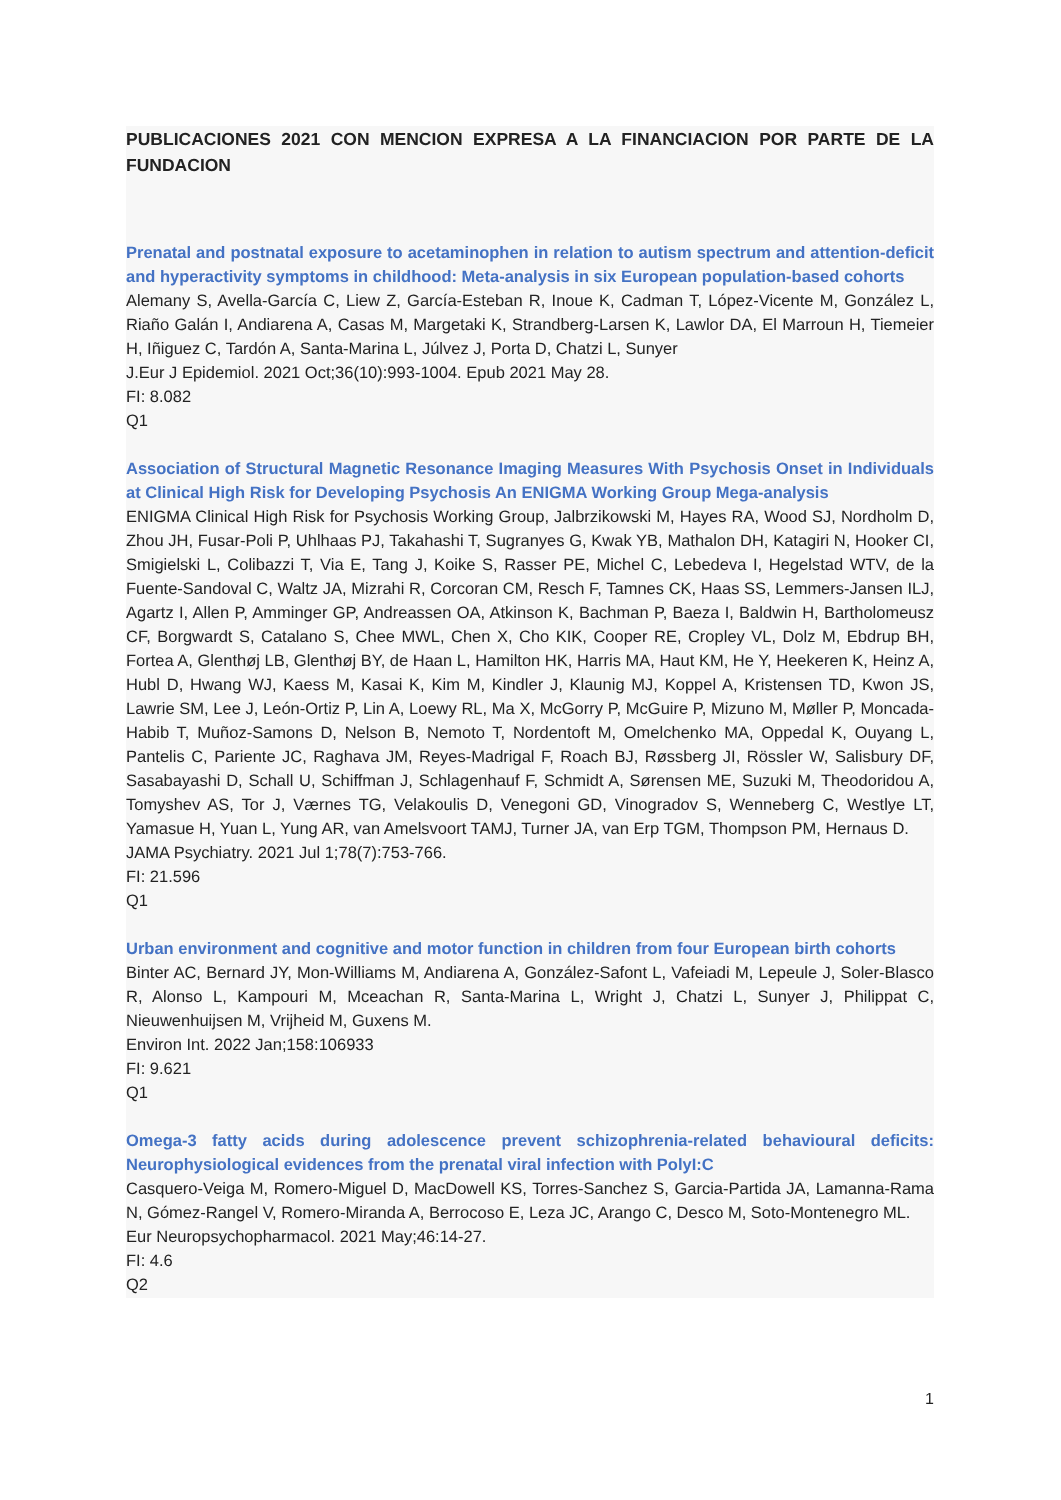PUBLICACIONES 2021 CON MENCION EXPRESA A LA FINANCIACION POR PARTE DE LA FUNDACION
Prenatal and postnatal exposure to acetaminophen in relation to autism spectrum and attention-deficit and hyperactivity symptoms in childhood: Meta-analysis in six European population-based cohorts
Alemany S, Avella-García C, Liew Z, García-Esteban R, Inoue K, Cadman T, López-Vicente M, González L, Riaño Galán I, Andiarena A, Casas M, Margetaki K, Strandberg-Larsen K, Lawlor DA, El Marroun H, Tiemeier H, Iñiguez C, Tardón A, Santa-Marina L, Júlvez J, Porta D, Chatzi L, Sunyer
J.Eur J Epidemiol. 2021 Oct;36(10):993-1004. Epub 2021 May 28.
FI: 8.082
Q1
Association of Structural Magnetic Resonance Imaging Measures With Psychosis Onset in Individuals at Clinical High Risk for Developing Psychosis An ENIGMA Working Group Mega-analysis
ENIGMA Clinical High Risk for Psychosis Working Group, Jalbrzikowski M, Hayes RA, Wood SJ, Nordholm D, Zhou JH, Fusar-Poli P, Uhlhaas PJ, Takahashi T, Sugranyes G, Kwak YB, Mathalon DH, Katagiri N, Hooker CI, Smigielski L, Colibazzi T, Via E, Tang J, Koike S, Rasser PE, Michel C, Lebedeva I, Hegelstad WTV, de la Fuente-Sandoval C, Waltz JA, Mizrahi R, Corcoran CM, Resch F, Tamnes CK, Haas SS, Lemmers-Jansen ILJ, Agartz I, Allen P, Amminger GP, Andreassen OA, Atkinson K, Bachman P, Baeza I, Baldwin H, Bartholomeusz CF, Borgwardt S, Catalano S, Chee MWL, Chen X, Cho KIK, Cooper RE, Cropley VL, Dolz M, Ebdrup BH, Fortea A, Glenthøj LB, Glenthøj BY, de Haan L, Hamilton HK, Harris MA, Haut KM, He Y, Heekeren K, Heinz A, Hubl D, Hwang WJ, Kaess M, Kasai K, Kim M, Kindler J, Klaunig MJ, Koppel A, Kristensen TD, Kwon JS, Lawrie SM, Lee J, León-Ortiz P, Lin A, Loewy RL, Ma X, McGorry P, McGuire P, Mizuno M, Møller P, Moncada-Habib T, Muñoz-Samons D, Nelson B, Nemoto T, Nordentoft M, Omelchenko MA, Oppedal K, Ouyang L, Pantelis C, Pariente JC, Raghava JM, Reyes-Madrigal F, Roach BJ, Røssberg JI, Rössler W, Salisbury DF, Sasabayashi D, Schall U, Schiffman J, Schlagenhauf F, Schmidt A, Sørensen ME, Suzuki M, Theodoridou A, Tomyshev AS, Tor J, Værnes TG, Velakoulis D, Venegoni GD, Vinogradov S, Wenneberg C, Westlye LT, Yamasue H, Yuan L, Yung AR, van Amelsvoort TAMJ, Turner JA, van Erp TGM, Thompson PM, Hernaus D.
JAMA Psychiatry. 2021 Jul 1;78(7):753-766.
FI: 21.596
Q1
Urban environment and cognitive and motor function in children from four European birth cohorts
Binter AC, Bernard JY, Mon-Williams M, Andiarena A, González-Safont L, Vafeiadi M, Lepeule J, Soler-Blasco R, Alonso L, Kampouri M, Mceachan R, Santa-Marina L, Wright J, Chatzi L, Sunyer J, Philippat C, Nieuwenhuijsen M, Vrijheid M, Guxens M.
Environ Int. 2022 Jan;158:106933
FI: 9.621
Q1
Omega-3 fatty acids during adolescence prevent schizophrenia-related behavioural deficits: Neurophysiological evidences from the prenatal viral infection with PolyI:C
Casquero-Veiga M, Romero-Miguel D, MacDowell KS, Torres-Sanchez S, Garcia-Partida JA, Lamanna-Rama N, Gómez-Rangel V, Romero-Miranda A, Berrocoso E, Leza JC, Arango C, Desco M, Soto-Montenegro ML.
Eur Neuropsychopharmacol. 2021 May;46:14-27.
FI: 4.6
Q2
1